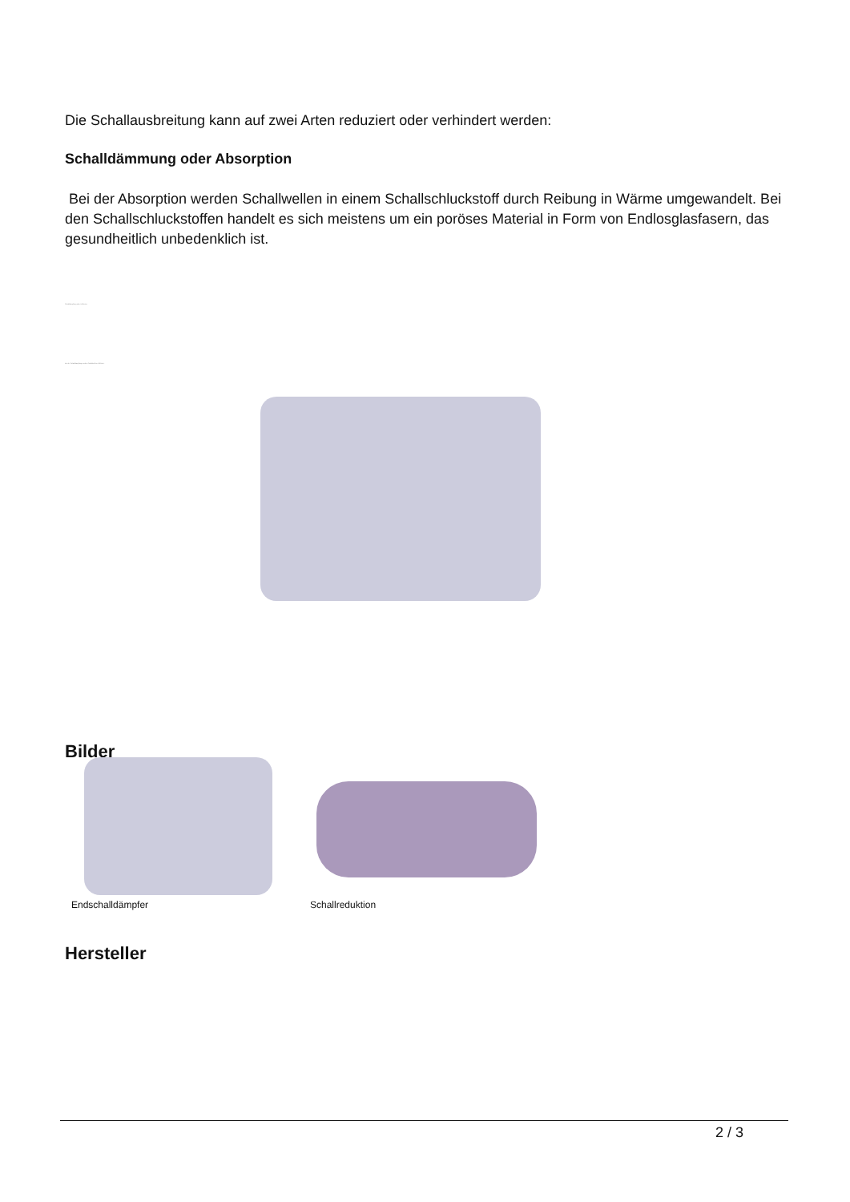Die Schallausbreitung kann auf zwei Arten reduziert oder verhindert werden:
Schalldämmung oder Absorption
Bei der Absorption werden Schallwellen in einem Schallschluckstoff durch Reibung in Wärme umgewandelt. Bei den Schallschluckstoffen handelt es sich meistens um ein poröses Material in Form von Endlosglasfasern, das gesundheitlich unbedenklich ist.
Schalldämpfung oder Reflexion
Bei der Schalldämpfung werden Schallwellen reflektiert.
Bilder
Endschalldämpfer Schallreduktion
Hersteller
2 / 3